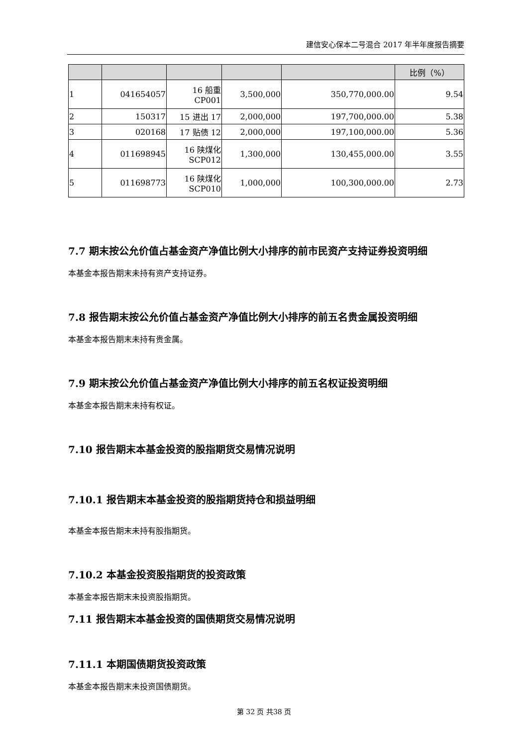建信安心保本二号混合 2017 年半年度报告摘要
| | | | | | 比例（%） |
| --- | --- | --- | --- | --- | --- |
| 1 | 041654057 | 16 船重 CP001 | 3,500,000 | 350,770,000.00 | 9.54 |
| 2 | 150317 | 15 进出 17 | 2,000,000 | 197,700,000.00 | 5.38 |
| 3 | 020168 | 17 贴债 12 | 2,000,000 | 197,100,000.00 | 5.36 |
| 4 | 011698945 | 16 陕煤化 SCP012 | 1,300,000 | 130,455,000.00 | 3.55 |
| 5 | 011698773 | 16 陕煤化 SCP010 | 1,000,000 | 100,300,000.00 | 2.73 |
7.7 期末按公允价值占基金资产净值比例大小排序的前市民资产支持证券投资明细
本基金本报告期末未持有资产支持证券。
7.8 报告期末按公允价值占基金资产净值比例大小排序的前五名贵金属投资明细
本基金本报告期末未持有贵金属。
7.9 期末按公允价值占基金资产净值比例大小排序的前五名权证投资明细
本基金本报告期末未持有权证。
7.10 报告期末本基金投资的股指期货交易情况说明
7.10.1 报告期末本基金投资的股指期货持仓和损益明细
本基金本报告期末未持有股指期货。
7.10.2 本基金投资股指期货的投资政策
本基金本报告期末未投资股指期货。
7.11 报告期末本基金投资的国债期货交易情况说明
7.11.1 本期国债期货投资政策
本基金本报告期末未投资国债期货。
第 32 页 共38 页